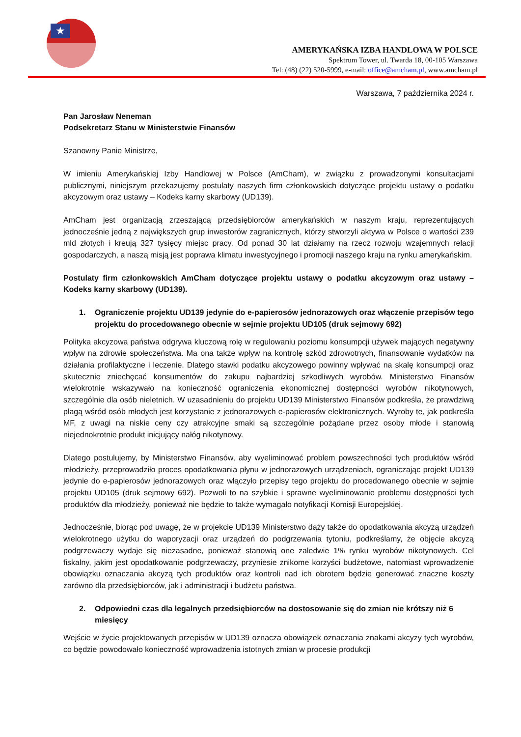★
AMERYKAŃSKA IZBA HANDLOWA W POLSCE
Spektrum Tower, ul. Twarda 18, 00-105 Warszawa
Tel: (48) (22) 520-5999, e-mail: office@amcham.pl, www.amcham.pl
Warszawa, 7 października 2024 r.
Pan Jarosław Neneman
Podsekretarz Stanu w Ministerstwie Finansów
Szanowny Panie Ministrze,
W imieniu Amerykańskiej Izby Handlowej w Polsce (AmCham), w związku z prowadzonymi konsultacjami publicznymi, niniejszym przekazujemy postulaty naszych firm członkowskich dotyczące projektu ustawy o podatku akcyzowym oraz ustawy – Kodeks karny skarbowy (UD139).
AmCham jest organizacją zrzeszającą przedsiębiorców amerykańskich w naszym kraju, reprezentujących jednocześnie jedną z największych grup inwestorów zagranicznych, którzy stworzyli aktywa w Polsce o wartości 239 mld złotych i kreują 327 tysięcy miejsc pracy. Od ponad 30 lat działamy na rzecz rozwoju wzajemnych relacji gospodarczych, a naszą misją jest poprawa klimatu inwestycyjnego i promocji naszego kraju na rynku amerykańskim.
Postulaty firm członkowskich AmCham dotyczące projektu ustawy o podatku akcyzowym oraz ustawy – Kodeks karny skarbowy (UD139).
1. Ograniczenie projektu UD139 jedynie do e-papierosów jednorazowych oraz włączenie przepisów tego projektu do procedowanego obecnie w sejmie projektu UD105 (druk sejmowy 692)
Polityka akcyzowa państwa odgrywa kluczową rolę w regulowaniu poziomu konsumpcji używek mających negatywny wpływ na zdrowie społeczeństwa. Ma ona także wpływ na kontrolę szkód zdrowotnych, finansowanie wydatków na działania profilaktyczne i leczenie. Dlatego stawki podatku akcyzowego powinny wpływać na skalę konsumpcji oraz skutecznie zniechęcać konsumentów do zakupu najbardziej szkodliwych wyrobów. Ministerstwo Finansów wielokrotnie wskazywało na konieczność ograniczenia ekonomicznej dostępności wyrobów nikotynowych, szczególnie dla osób nieletnich. W uzasadnieniu do projektu UD139 Ministerstwo Finansów podkreśla, że prawdziwą plagą wśród osób młodych jest korzystanie z jednorazowych e-papierosów elektronicznych. Wyroby te, jak podkreśla MF, z uwagi na niskie ceny czy atrakcyjne smaki są szczególnie pożądane przez osoby młode i stanowią niejednokrotnie produkt inicjujący nałóg nikotynowy.
Dlatego postulujemy, by Ministerstwo Finansów, aby wyeliminować problem powszechności tych produktów wśród młodzieży, przeprowadziło proces opodatkowania płynu w jednorazowych urządzeniach, ograniczając projekt UD139 jedynie do e-papierosów jednorazowych oraz włączyło przepisy tego projektu do procedowanego obecnie w sejmie projektu UD105 (druk sejmowy 692). Pozwoli to na szybkie i sprawne wyeliminowanie problemu dostępności tych produktów dla młodzieży, ponieważ nie będzie to także wymagało notyfikacji Komisji Europejskiej.
Jednocześnie, biorąc pod uwagę, że w projekcie UD139 Ministerstwo dąży także do opodatkowania akcyzą urządzeń wielokrotnego użytku do waporyzacji oraz urządzeń do podgrzewania tytoniu, podkreślamy, że objęcie akcyzą podgrzewaczy wydaje się niezasadne, ponieważ stanowią one zaledwie 1% rynku wyrobów nikotynowych. Cel fiskalny, jakim jest opodatkowanie podgrzewaczy, przyniesie znikome korzyści budżetowe, natomiast wprowadzenie obowiązku oznaczania akcyzą tych produktów oraz kontroli nad ich obrotem będzie generować znaczne koszty zarówno dla przedsiębiorców, jak i administracji i budżetu państwa.
2. Odpowiedni czas dla legalnych przedsiębiorców na dostosowanie się do zmian nie krótszy niż 6 miesięcy
Wejście w życie projektowanych przepisów w UD139 oznacza obowiązek oznaczania znakami akcyzy tych wyrobów, co będzie powodowało konieczność wprowadzenia istotnych zmian w procesie produkcji